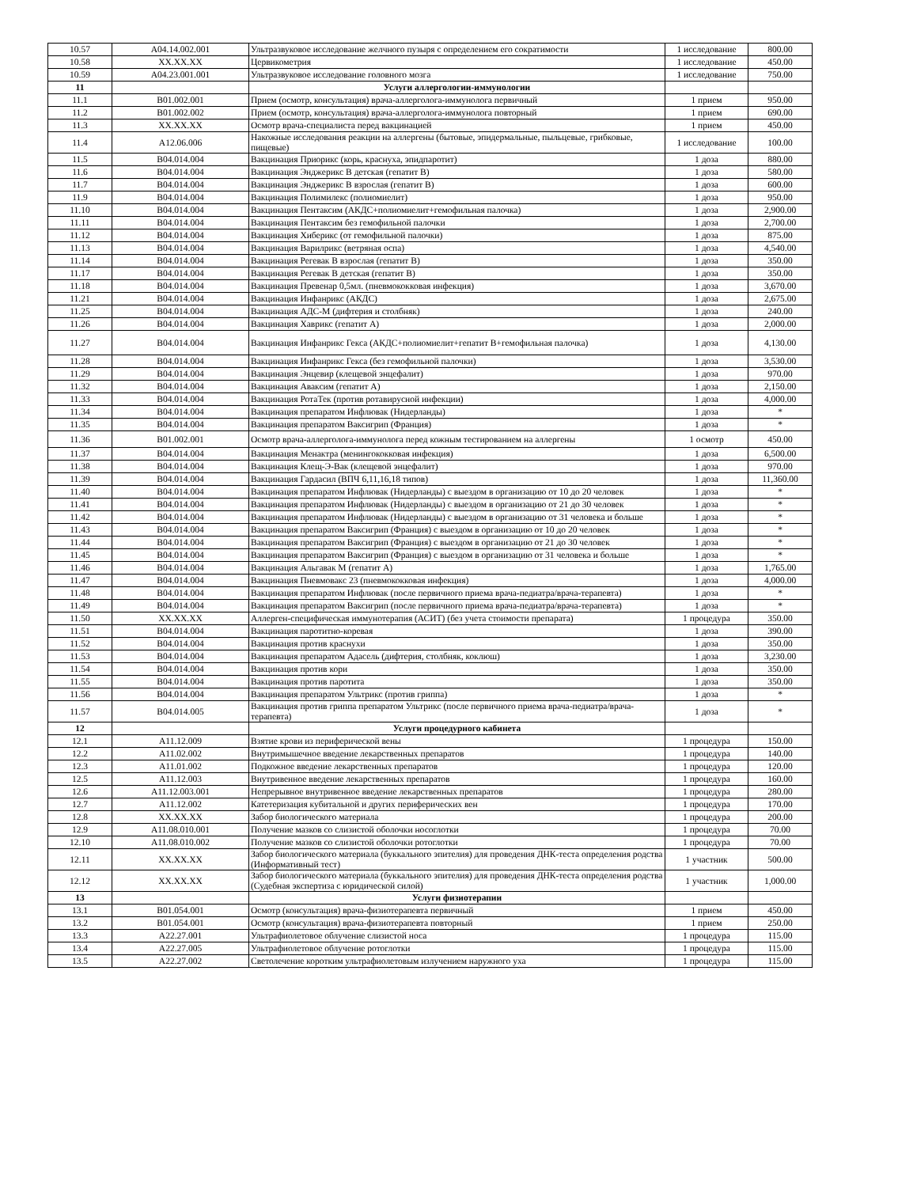| 10.57 | A04.14.002.001 | Ультразвуковое исследование желчного пузыря с определением его сократимости | 1 исследование | 800.00 |
| 10.58 | XX.XX.XX | Цервикометрия | 1 исследование | 450.00 |
| 10.59 | A04.23.001.001 | Ультразвуковое исследование головного мозга | 1 исследование | 750.00 |
| 11 | | Услуги аллергологии-иммунологии | | |
| 11.1 | B01.002.001 | Прием (осмотр, консультация) врача-аллерголога-иммунолога первичный | 1 прием | 950.00 |
| 11.2 | B01.002.002 | Прием (осмотр, консультация) врача-аллерголога-иммунолога повторный | 1 прием | 690.00 |
| 11.3 | XX.XX.XX | Осмотр врача-специалиста перед вакцинацией | 1 прием | 450.00 |
| 11.4 | A12.06.006 | Накожные исследования реакции на аллергены (бытовые, эпидермальные, пыльцевые, грибковые, пищевые) | 1 исследование | 100.00 |
| 11.5 | B04.014.004 | Вакцинация Приорикс (корь, краснуха, эпидпаротит) | 1 доза | 880.00 |
| 11.6 | B04.014.004 | Вакцинация Энджерикс В детская (гепатит В) | 1 доза | 580.00 |
| 11.7 | B04.014.004 | Вакцинация Энджерикс В взрослая (гепатит В) | 1 доза | 600.00 |
| 11.9 | B04.014.004 | Вакцинация Полимилекс (полиомиелит) | 1 доза | 950.00 |
| 11.10 | B04.014.004 | Вакцинация Пентаксим (АКДС+полиомиелит+гемофильная палочка) | 1 доза | 2,900.00 |
| 11.11 | B04.014.004 | Вакцинация Пентаксим без гемофильной палочки | 1 доза | 2,700.00 |
| 11.12 | B04.014.004 | Вакцинация Хиберикс (от гемофильной палочки) | 1 доза | 875.00 |
| 11.13 | B04.014.004 | Вакцинация Варилрикс (ветряная оспа) | 1 доза | 4,540.00 |
| 11.14 | B04.014.004 | Вакцинация Регевак В взрослая (гепатит В) | 1 доза | 350.00 |
| 11.17 | B04.014.004 | Вакцинация Регевак В детская (гепатит В) | 1 доза | 350.00 |
| 11.18 | B04.014.004 | Вакцинация Превенар 0,5мл. (пневмококковая инфекция) | 1 доза | 3,670.00 |
| 11.21 | B04.014.004 | Вакцинация Инфанрикс (АКДС) | 1 доза | 2,675.00 |
| 11.25 | B04.014.004 | Вакцинация АДС-М (дифтерия и столбняк) | 1 доза | 240.00 |
| 11.26 | B04.014.004 | Вакцинация Хаврикс (гепатит А) | 1 доза | 2,000.00 |
| 11.27 | B04.014.004 | Вакцинация Инфанрикс Гекса (АКДС+полиомиелит+гепатит В+гемофильная палочка) | 1 доза | 4,130.00 |
| 11.28 | B04.014.004 | Вакцинация Инфанрикс Гекса (без гемофильной палочки) | 1 доза | 3,530.00 |
| 11.29 | B04.014.004 | Вакцинация Энцевир (клещевой энцефалит) | 1 доза | 970.00 |
| 11.32 | B04.014.004 | Вакцинация Аваксим (гепатит А) | 1 доза | 2,150.00 |
| 11.33 | B04.014.004 | Вакцинация РотаТек (против ротавирусной инфекции) | 1 доза | 4,000.00 |
| 11.34 | B04.014.004 | Вакцинация препаратом Инфлювак (Нидерланды) | 1 доза | * |
| 11.35 | B04.014.004 | Вакцинация препаратом Ваксигрип (Франция) | 1 доза | * |
| 11.36 | B01.002.001 | Осмотр врача-аллерголога-иммунолога перед кожным тестированием на аллергены | 1 осмотр | 450.00 |
| 11.37 | B04.014.004 | Вакцинация Менактра (менингококковая инфекция) | 1 доза | 6,500.00 |
| 11.38 | B04.014.004 | Вакцинация Клещ-Э-Вак (клещевой энцефалит) | 1 доза | 970.00 |
| 11.39 | B04.014.004 | Вакцинация Гардасил (ВПЧ 6,11,16,18 типов) | 1 доза | 11,360.00 |
| 11.40 | B04.014.004 | Вакцинация препаратом Инфлювак (Нидерланды) с выездом в организацию от 10 до 20 человек | 1 доза | * |
| 11.41 | B04.014.004 | Вакцинация препаратом Инфлювак (Нидерланды) с выездом в организацию от 21 до 30 человек | 1 доза | * |
| 11.42 | B04.014.004 | Вакцинация препаратом Инфлювак (Нидерланды) с выездом в организацию от 31 человека и больше | 1 доза | * |
| 11.43 | B04.014.004 | Вакцинация препаратом Ваксигрип (Франция) с выездом в организацию от 10 до 20 человек | 1 доза | * |
| 11.44 | B04.014.004 | Вакцинация препаратом Ваксигрип (Франция) с выездом в организацию от 21 до 30 человек | 1 доза | * |
| 11.45 | B04.014.004 | Вакцинация препаратом Ваксигрип (Франция) с выездом в организацию от 31 человека и больше | 1 доза | * |
| 11.46 | B04.014.004 | Вакцинация Альгавак М (гепатит А) | 1 доза | 1,765.00 |
| 11.47 | B04.014.004 | Вакцинация Пневмовакс 23 (пневмококковая инфекция) | 1 доза | 4,000.00 |
| 11.48 | B04.014.004 | Вакцинация препаратом Инфлювак (после первичного приема врача-педиатра/врача-терапевта) | 1 доза | * |
| 11.49 | B04.014.004 | Вакцинация препаратом Ваксигрип (после первичного приема врача-педиатра/врача-терапевта) | 1 доза | * |
| 11.50 | XX.XX.XX | Аллерген-специфическая иммунотерапия (АСИТ) (без учета стоимости препарата) | 1 процедура | 350.00 |
| 11.51 | B04.014.004 | Вакцинация паротитно-коревая | 1 доза | 390.00 |
| 11.52 | B04.014.004 | Вакцинация против краснухи | 1 доза | 350.00 |
| 11.53 | B04.014.004 | Вакцинация препаратом Адасель (дифтерия, столбняк, коклюш) | 1 доза | 3,230.00 |
| 11.54 | B04.014.004 | Вакцинация против кори | 1 доза | 350.00 |
| 11.55 | B04.014.004 | Вакцинация против паротита | 1 доза | 350.00 |
| 11.56 | B04.014.004 | Вакцинация препаратом Ультрикс (против гриппа) | 1 доза | * |
| 11.57 | B04.014.005 | Вакцинация против гриппа препаратом Ультрикс (после первичного приема врача-педиатра/врача-терапевта) | 1 доза | * |
| 12 | | Услуги процедурного кабинета | | |
| 12.1 | A11.12.009 | Взятие крови из периферической вены | 1 процедура | 150.00 |
| 12.2 | A11.02.002 | Внутримышечное введение лекарственных препаратов | 1 процедура | 140.00 |
| 12.3 | A11.01.002 | Подкожное введение лекарственных препаратов | 1 процедура | 120.00 |
| 12.5 | A11.12.003 | Внутривенное введение лекарственных препаратов | 1 процедура | 160.00 |
| 12.6 | A11.12.003.001 | Непрерывное внутривенное введение лекарственных препаратов | 1 процедура | 280.00 |
| 12.7 | A11.12.002 | Катетеризация кубитальной и других периферических вен | 1 процедура | 170.00 |
| 12.8 | XX.XX.XX | Забор биологического материала | 1 процедура | 200.00 |
| 12.9 | A11.08.010.001 | Получение мазков со слизистой оболочки носоглотки | 1 процедура | 70.00 |
| 12.10 | A11.08.010.002 | Получение мазков со слизистой оболочки ротоглотки | 1 процедура | 70.00 |
| 12.11 | XX.XX.XX | Забор биологического материала (буккального эпителия) для проведения ДНК-теста определения родства (Информативный тест) | 1 участник | 500.00 |
| 12.12 | XX.XX.XX | Забор биологического материала (буккального эпителия) для проведения ДНК-теста определения родства (Судебная экспертиза с юридической силой) | 1 участник | 1,000.00 |
| 13 | | Услуги физиотерапии | | |
| 13.1 | B01.054.001 | Осмотр (консультация) врача-физиотерапевта первичный | 1 прием | 450.00 |
| 13.2 | B01.054.001 | Осмотр (консультация) врача-физиотерапевта повторный | 1 прием | 250.00 |
| 13.3 | A22.27.001 | Ультрафиолетовое облучение слизистой носа | 1 процедура | 115.00 |
| 13.4 | A22.27.005 | Ультрафиолетовое облучение ротоглотки | 1 процедура | 115.00 |
| 13.5 | A22.27.002 | Светолечение коротким ультрафиолетовым излучением наружного уха | 1 процедура | 115.00 |